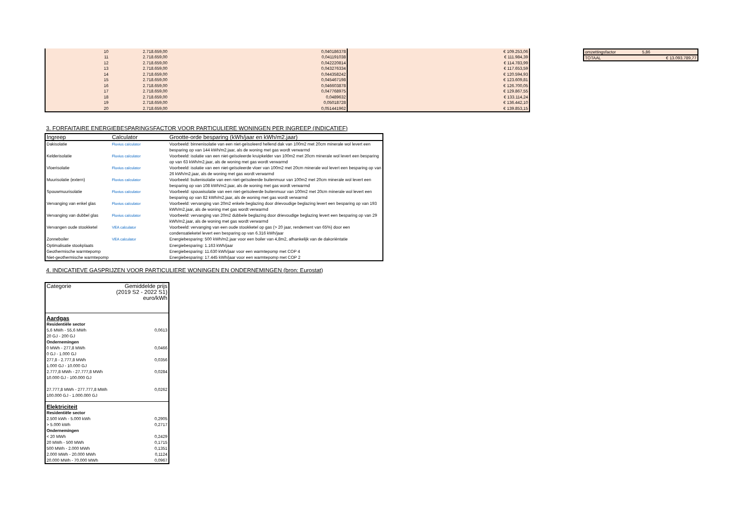| 10 | 2.718.659,00 | 0,040186378 | € 109.253,06 |
| 11 | 2.718.659,00 | 0,041191038 | € 111.984,39 |
| 12 | 2.718.659,00 | 0,042220814 | € 114.783,99 |
| 13 | 2.718.659,00 | 0,043276334 | € 117.653,59 |
| 14 | 2.718.659,00 | 0,044358242 | € 120.594,93 |
| 15 | 2.718.659,00 | 0,045467198 | € 123.609,81 |
| 16 | 2.718.659,00 | 0,046603878 | € 126.700,05 |
| 17 | 2.718.659,00 | 0,047768975 | € 129.867,55 |
| 18 | 2.718.659,00 | 0,0489632 | € 133.114,24 |
| 19 | 2.718.659,00 | 0,05018728 | € 136.442,10 |
| 20 | 2.718.659,00 | 0,051441962 | € 139.853,15 |
| omzettingsfactor | 5,86 |
| TOTAAL | € 13.093.789,77 |
3. FORFAITAIRE ENERGIEBESPARINGSFACTOR VOOR PARTICULIERE WONINGEN PER INGREEP (INDICATIEF)
| Ingreep | Calculator | Grootte-orde besparing (kWh/jaar en kWh/m2.jaar) |
| --- | --- | --- |
| Dakisolatie | Fluvius calculator | Voorbeeld: binnenisolatie van een niet-geïsoleerd hellend dak van 100m2 met 20cm minerale wol levert een besparing op van 144 kWh/m2.jaar, als de woning met gas wordt verwarmd |
| Kelderisolatie | Fluvius calculator | Voorbeeld: isolatie van een niet-geïsoleerde kruipkelder van 100m2 met 20cm minerale wol levert een besparing op van 63 kWh/m2.jaar, als de woning met gas wordt verwarmd |
| Vloerisolatie | Fluvius calculator | Voorbeeld: isolatie van een niet-geïsoleerde vloer van 100m2 met 20cm minerale wol levert een besparing op van 26 kWh/m2.jaar, als de woning met gas wordt verwarmd |
| Muurisolatie (extern) | Fluvius calculator | Voorbeeld: buitenisolatie van een niet-geïsoleerde buitenmuur van 100m2 met 20cm minerale wol levert een besparing op van 108 kWh/m2.jaar, als de woning met gas wordt verwarmd |
| Spouwmuurisolatie | Fluvius calculator | Voorbeeld: spouwisolatie van een niet-geïsoleerde buitenmuur van 100m2 met 20cm minerale wol levert een besparing op van 82 kWh/m2.jaar, als de woning met gas wordt verwarmd |
| Vervanging van enkel glas | Fluvius calculator | Voorbeeld: vervanging van 20m2 enkele beglazing door drievoudige beglazing levert een besparing op van 193 kWh/m2.jaar, als de woning met gas wordt verwarmd |
| Vervanging van dubbel glas | Fluvius calculator | Voorbeeld: vervanging van 20m2 dubbele beglazing door drievoudige beglazing levert een besparing op van 29 kWh/m2.jaar, als de woning met gas wordt verwarmd |
| Vervangen oude stookketel | VEA calculator | Voorbeeld: vervanging van een oude stookketel op gas (> 20 jaar, rendement van 65%) door een condensatieketel levert een besparing op van 6.316 kWh/jaar |
| Zonneboiler | VEA calculator | Energiebesparing: 500 kWh/m2.jaar voor een boiler van 4,8m2, afhankelijk van de dakoriëntatie |
| Optimalisatie stookplaats | | Energiebesparing: 1.163 kWh/jaar |
| Geothermische warmtepomp | | Energiebesparing: 11.630 kWh/jaar voor een warmtepomp met COP 4 |
| Niet-geothermische warmtepomp | | Energiebesparing: 17.445 kWh/jaar voor een warmtepomp met COP 2 |
4. INDICATIEVE GASPRIJZEN VOOR PARTICULIERE WONINGEN EN ONDERNEMINGEN (bron: Eurostat)
| Categorie | Gemiddelde prijs (2019 S2 - 2022 S1) euro/kWh |
| Aardgas | |
| Residentiële sector | |
| 5,6 MWh - 55,6 MWh | 0,0613 |
| 20 GJ - 200 GJ | |
| Ondernemingen | |
| 0 MWh - 277,8 MWh | 0,0466 |
| 0 GJ - 1.000 GJ | |
| 277,8 - 2.777,8 MWh | 0,0356 |
| 1.000 GJ - 10.000 GJ | |
| 2.777,8 MWh - 27.777,8 MWh | 0,0284 |
| 10.000 GJ - 100.000 GJ | |
| 27.777,8 MWh - 277.777,8 MWh | 0,0262 |
| 100.000 GJ - 1.000.000 GJ | |
| Elektriciteit | |
| Residentiële sector | |
| 2.500 kWh - 5.000 kWh | 0,2905 |
| > 5.000 kWh | 0,2717 |
| Ondernemingen | |
| < 20 MWh | 0,2429 |
| 20 MWh - 500 MWh | 0,1715 |
| 500 MWh - 2.000 MWh | 0,1351 |
| 2.000 MWh - 20.000 MWh | 0,1124 |
| 20.000 MWh - 70.000 MWh | 0,0967 |